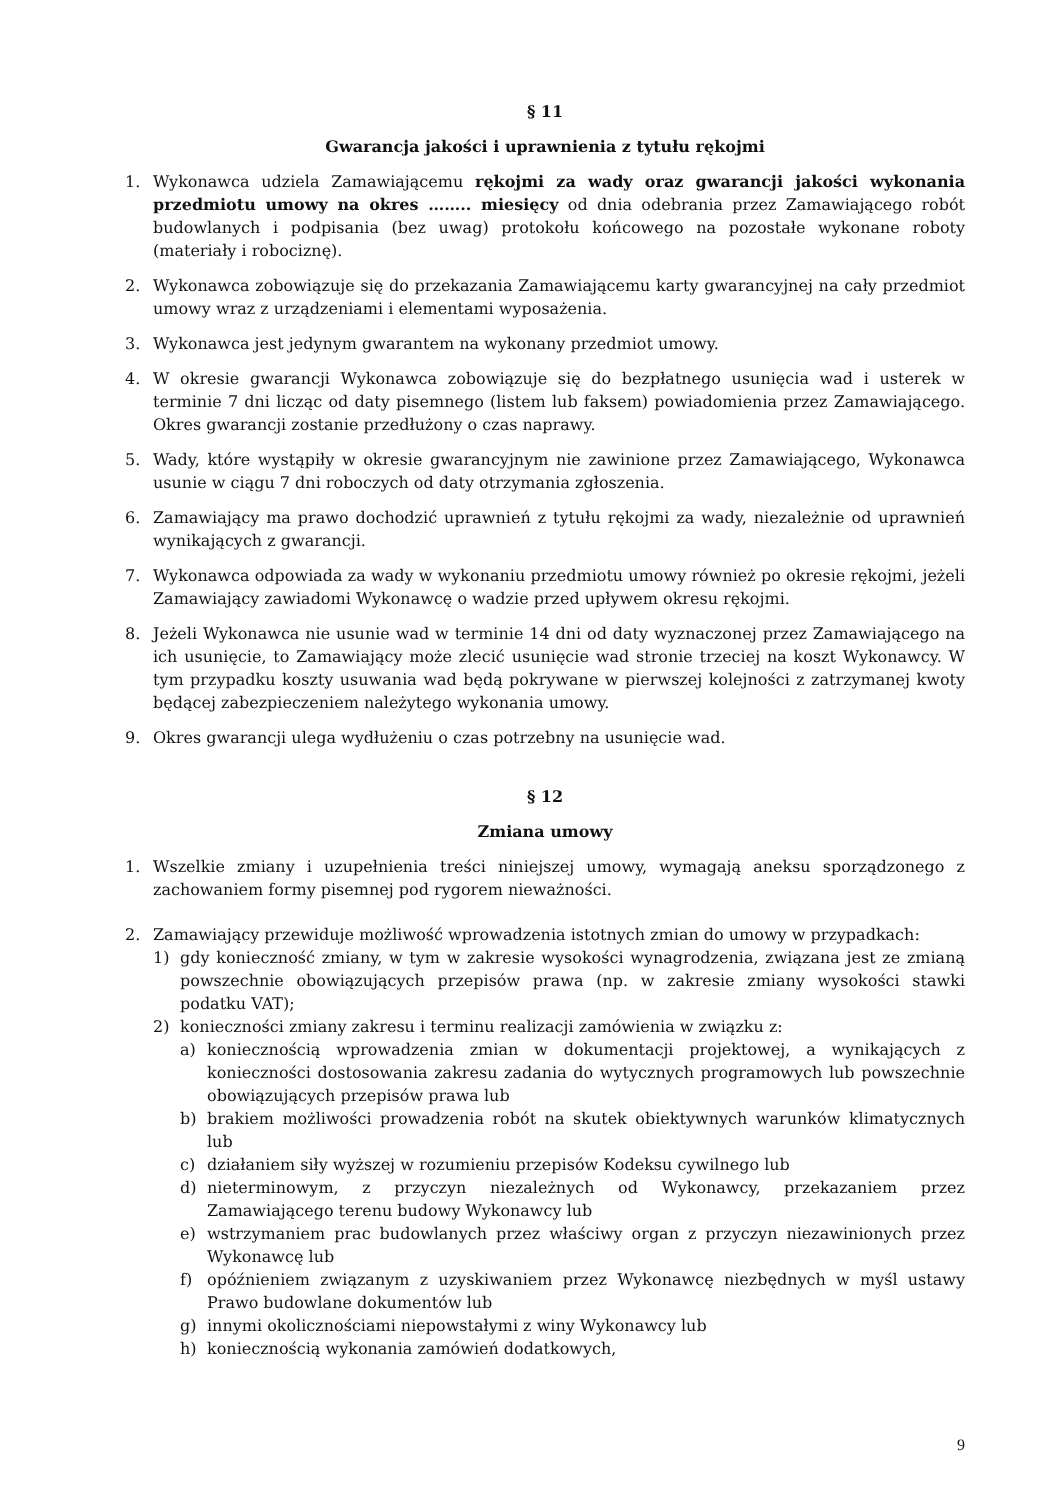§ 11
Gwarancja jakości i uprawnienia z tytułu rękojmi
1. Wykonawca udziela Zamawiającemu rękojmi za wady oraz gwarancji jakości wykonania przedmiotu umowy na okres …….. miesięcy od dnia odebrania przez Zamawiającego robót budowlanych i podpisania (bez uwag) protokołu końcowego na pozostałe wykonane roboty (materiały i robociznę).
2. Wykonawca zobowiązuje się do przekazania Zamawiającemu karty gwarancyjnej na cały przedmiot umowy wraz z urządzeniami i elementami wyposażenia.
3. Wykonawca jest jedynym gwarantem na wykonany przedmiot umowy.
4. W okresie gwarancji Wykonawca zobowiązuje się do bezpłatnego usunięcia wad i usterek w terminie 7 dni licząc od daty pisemnego (listem lub faksem) powiadomienia przez Zamawiającego. Okres gwarancji zostanie przedłużony o czas naprawy.
5. Wady, które wystąpiły w okresie gwarancyjnym nie zawinione przez Zamawiającego, Wykonawca usunie w ciągu 7 dni roboczych od daty otrzymania zgłoszenia.
6. Zamawiający ma prawo dochodzić uprawnień z tytułu rękojmi za wady, niezależnie od uprawnień wynikających z gwarancji.
7. Wykonawca odpowiada za wady w wykonaniu przedmiotu umowy również po okresie rękojmi, jeżeli Zamawiający zawiadomi Wykonawcę o wadzie przed upływem okresu rękojmi.
8. Jeżeli Wykonawca nie usunie wad w terminie 14 dni od daty wyznaczonej przez Zamawiającego na ich usunięcie, to Zamawiający może zlecić usunięcie wad stronie trzeciej na koszt Wykonawcy. W tym przypadku koszty usuwania wad będą pokrywane w pierwszej kolejności z zatrzymanej kwoty będącej zabezpieczeniem należytego wykonania umowy.
9. Okres gwarancji ulega wydłużeniu o czas potrzebny na usunięcie wad.
§ 12
Zmiana umowy
1. Wszelkie zmiany i uzupełnienia treści niniejszej umowy, wymagają aneksu sporządzonego z zachowaniem formy pisemnej pod rygorem nieważności.
2. Zamawiający przewiduje możliwość wprowadzenia istotnych zmian do umowy w przypadkach:
1) gdy konieczność zmiany, w tym w zakresie wysokości wynagrodzenia, związana jest ze zmianą powszechnie obowiązujących przepisów prawa (np. w zakresie zmiany wysokości stawki podatku VAT);
2) konieczności zmiany zakresu i terminu realizacji zamówienia w związku z:
a) koniecznością wprowadzenia zmian w dokumentacji projektowej, a wynikających z konieczności dostosowania zakresu zadania do wytycznych programowych lub powszechnie obowiązujących przepisów prawa lub
b) brakiem możliwości prowadzenia robót na skutek obiektywnych warunków klimatycznych lub
c) działaniem siły wyższej w rozumieniu przepisów Kodeksu cywilnego lub
d) nieterminowym, z przyczyn niezależnych od Wykonawcy, przekazaniem przez Zamawiającego terenu budowy Wykonawcy lub
e) wstrzymaniem prac budowlanych przez właściwy organ z przyczyn niezawinionych przez Wykonawcę lub
f) opóźnieniem związanym z uzyskiwaniem przez Wykonawcę niezbędnych w myśl ustawy Prawo budowlane dokumentów lub
g) innymi okolicznościami niepowstałymi z winy Wykonawcy lub
h) koniecznością wykonania zamówień dodatkowych,
9